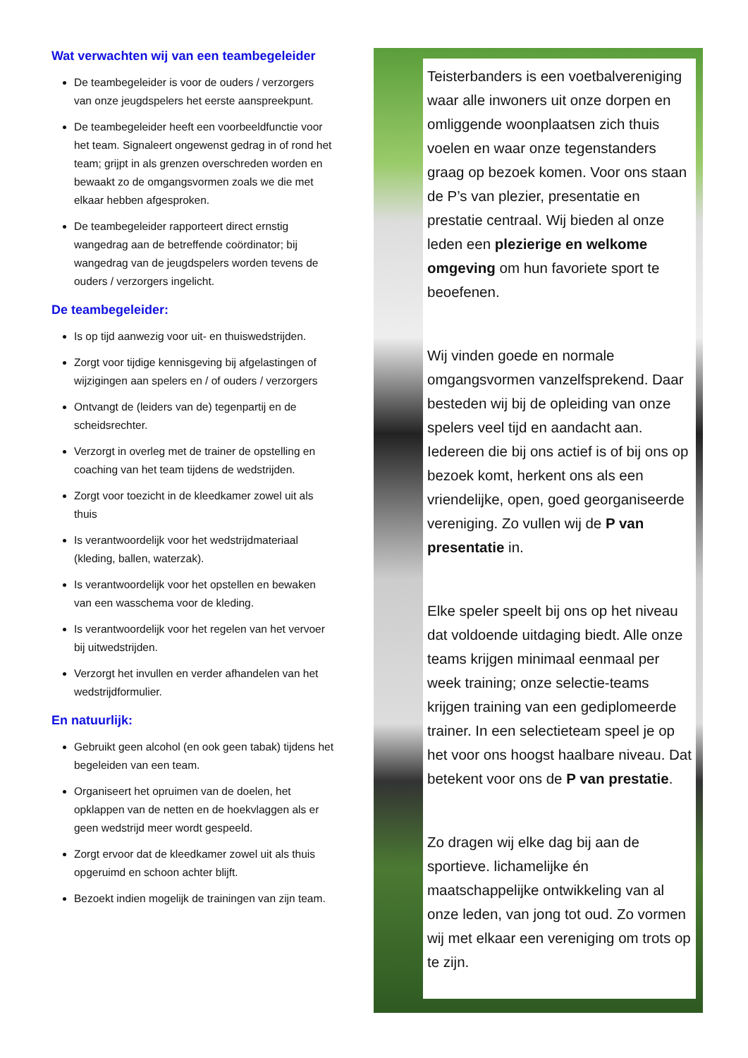Wat verwachten wij van een teambegeleider
De teambegeleider is voor de ouders / verzorgers van onze jeugdspelers het eerste aanspreekpunt.
De teambegeleider heeft een voorbeeldfunctie voor het team. Signaleert ongewenst gedrag in of rond het team; grijpt in als grenzen overschreden worden en bewaakt zo de omgangsvormen zoals we die met elkaar hebben afgesproken.
De teambegeleider rapporteert direct ernstig wangedrag aan de betreffende coördinator; bij wangedrag van de jeugdspelers worden tevens de ouders / verzorgers ingelicht.
De teambegeleider:
Is op tijd aanwezig voor uit- en thuiswedstrijden.
Zorgt voor tijdige kennisgeving bij afgelastingen of wijzigingen aan spelers en / of ouders / verzorgers
Ontvangt de (leiders van de) tegenpartij en de scheidsrechter.
Verzorgt in overleg met de trainer de opstelling en coaching van het team tijdens de wedstrijden.
Zorgt voor toezicht in de kleedkamer zowel uit als thuis
Is verantwoordelijk voor het wedstrijdmateriaal (kleding, ballen, waterzak).
Is verantwoordelijk voor het opstellen en bewaken van een wasschema voor de kleding.
Is verantwoordelijk voor het regelen van het vervoer bij uitwedstrijden.
Verzorgt het invullen en verder afhandelen van het wedstrijdformulier.
En natuurlijk:
Gebruikt geen alcohol (en ook geen tabak) tijdens het begeleiden van een team.
Organiseert het opruimen van de doelen, het opklappen van de netten en de hoekvlaggen als er geen wedstrijd meer wordt gespeeld.
Zorgt ervoor dat de kleedkamer zowel uit als thuis opgeruimd en schoon achter blijft.
Bezoekt indien mogelijk de trainingen van zijn team.
Teisterbanders is een voetbalvereniging waar alle inwoners uit onze dorpen en omliggende woonplaatsen zich thuis voelen en waar onze tegenstanders graag op bezoek komen. Voor ons staan de P’s van plezier, presentatie en prestatie centraal. Wij bieden al onze leden een plezierige en welkome omgeving om hun favoriete sport te beoefenen.
Wij vinden goede en normale omgangsvormen vanzelfsprekend. Daar besteden wij bij de opleiding van onze spelers veel tijd en aandacht aan. Iedereen die bij ons actief is of bij ons op bezoek komt, herkent ons als een vriendelijke, open, goed georganiseerde vereniging. Zo vullen wij de P van presentatie in.
Elke speler speelt bij ons op het niveau dat voldoende uitdaging biedt. Alle onze teams krijgen minimaal eenmaal per week training; onze selectie-teams krijgen training van een gediplomeerde trainer. In een selectieteam speel je op het voor ons hoogst haalbare niveau. Dat betekent voor ons de P van prestatie.
Zo dragen wij elke dag bij aan de sportieve. lichamelijke én maatschappelijke ontwikkeling van al onze leden, van jong tot oud. Zo vormen wij met elkaar een vereniging om trots op te zijn.